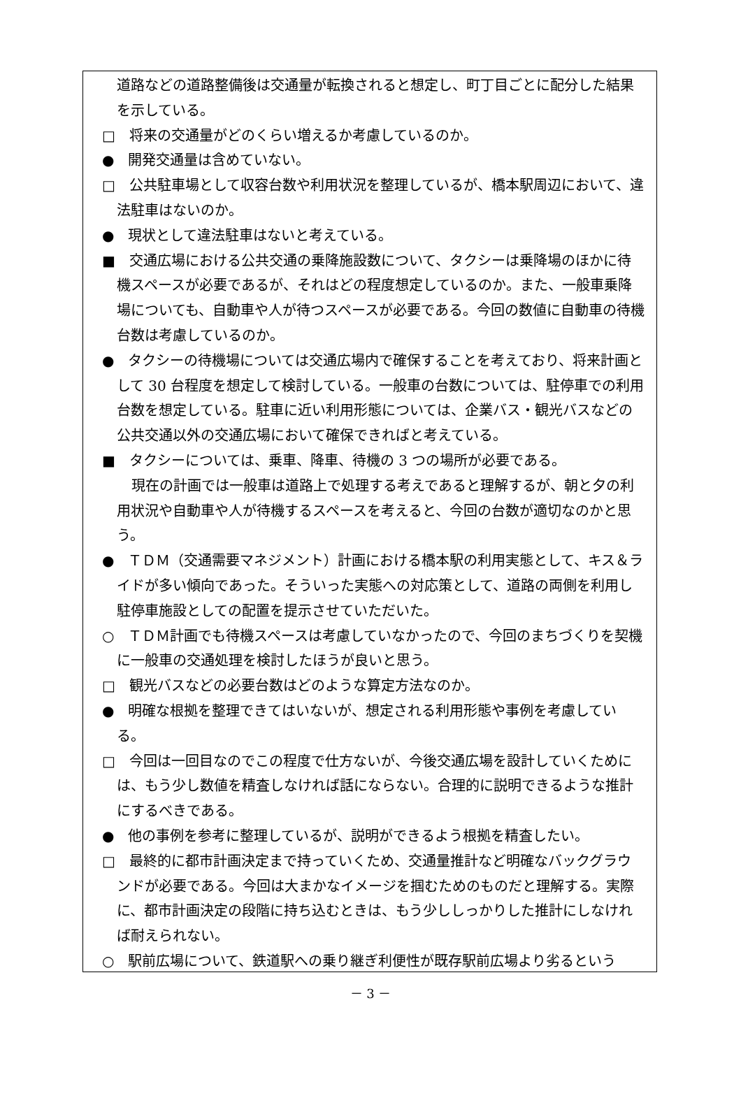道路などの道路整備後は交通量が転換されると想定し、町丁目ごとに配分した結果を示している。
□　将来の交通量がどのくらい増えるか考慮しているのか。
●　開発交通量は含めていない。
□　公共駐車場として収容台数や利用状況を整理しているが、橋本駅周辺において、違法駐車はないのか。
●　現状として違法駐車はないと考えている。
■　交通広場における公共交通の乗降施設数について、タクシーは乗降場のほかに待機スペースが必要であるが、それはどの程度想定しているのか。また、一般車乗降場についても、自動車や人が待つスペースが必要である。今回の数値に自動車の待機台数は考慮しているのか。
●　タクシーの待機場については交通広場内で確保することを考えており、将来計画として 30 台程度を想定して検討している。一般車の台数については、駐停車での利用台数を想定している。駐車に近い利用形態については、企業バス・観光バスなどの公共交通以外の交通広場において確保できればと考えている。
■　タクシーについては、乗車、降車、待機の 3 つの場所が必要である。
現在の計画では一般車は道路上で処理する考えであると理解するが、朝と夕の利用状況や自動車や人が待機するスペースを考えると、今回の台数が適切なのかと思う。
●　ＴＤＭ（交通需要マネジメント）計画における橋本駅の利用実態として、キス＆ライドが多い傾向であった。そういった実態への対応策として、道路の両側を利用し駐停車施設としての配置を提示させていただいた。
○　ＴＤＭ計画でも待機スペースは考慮していなかったので、今回のまちづくりを契機に一般車の交通処理を検討したほうが良いと思う。
□　観光バスなどの必要台数はどのような算定方法なのか。
●　明確な根拠を整理できてはいないが、想定される利用形態や事例を考慮している。
□　今回は一回目なのでこの程度で仕方ないが、今後交通広場を設計していくためには、もう少し数値を精査しなければ話にならない。合理的に説明できるような推計にするべきである。
●　他の事例を参考に整理しているが、説明ができるよう根拠を精査したい。
□　最終的に都市計画決定まで持っていくため、交通量推計など明確なバックグラウンドが必要である。今回は大まかなイメージを掴むためのものだと理解する。実際に、都市計画決定の段階に持ち込むときは、もう少ししっかりした推計にしなければ耐えられない。
○　駅前広場について、鉄道駅への乗り継ぎ利便性が既存駅前広場より劣るという
－ 3 －